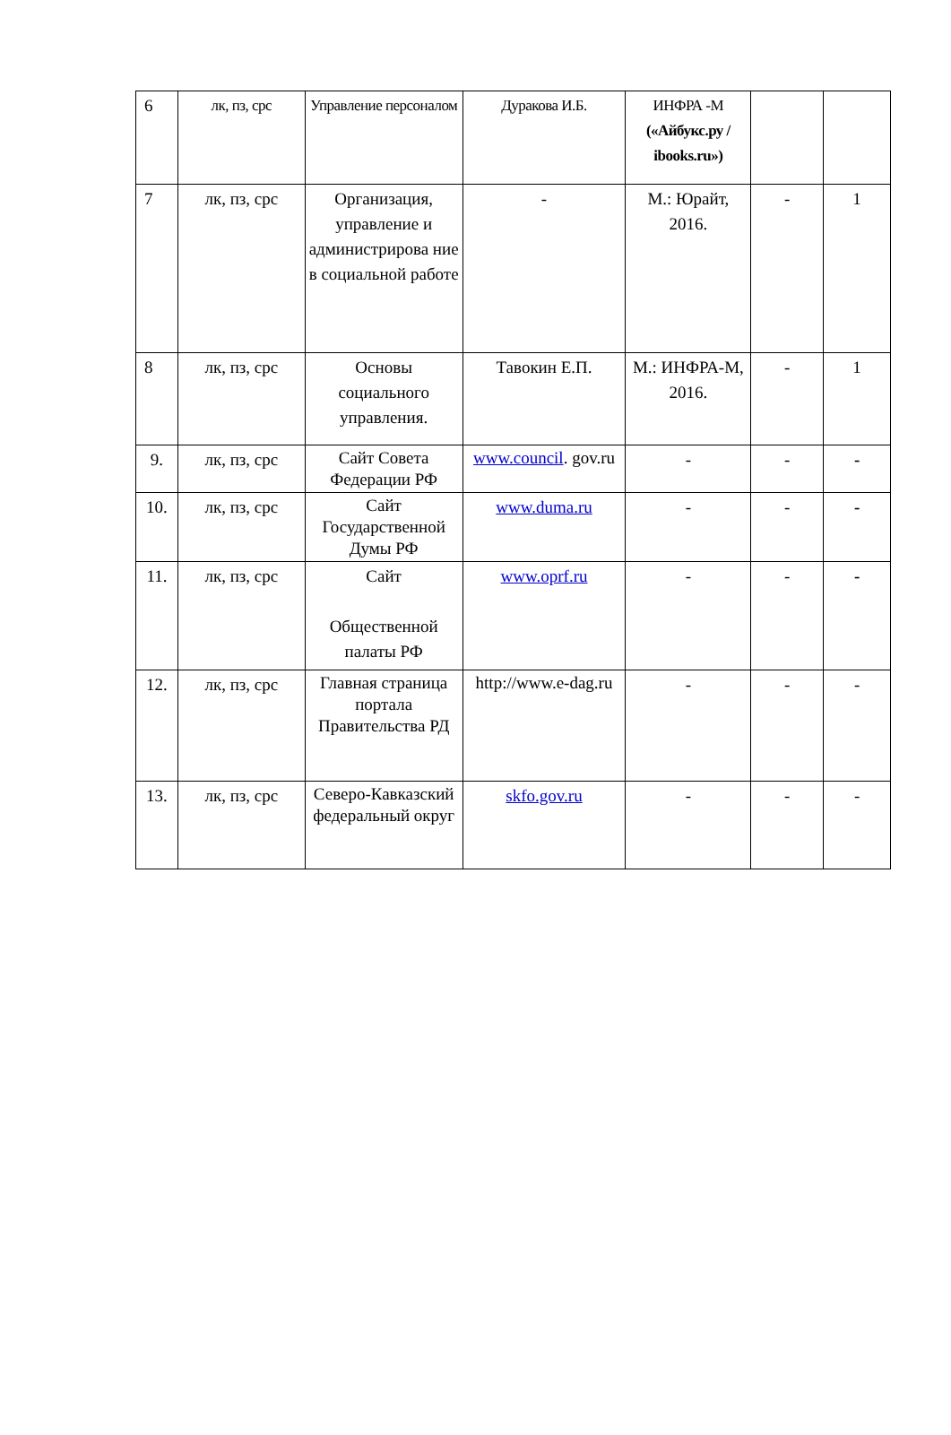| 6 | лк, пз, срс | Управление персоналом | Дуракова И.Б. | ИНФРА -М («Айбукс.ру / ibooks.ru») | | |
| 7 | лк, пз, срс | Организация, управление и администрирова ние в социальной работе | - | М.: Юрайт, 2016. | - | 1 |
| 8 | лк, пз, срс | Основы социального управления. | Тавокин Е.П. | М.: ИНФРА-М, 2016. | - | 1 |
| 9. | лк, пз, срс | Сайт Совета Федерации РФ | www.council . gov.ru | - | - | - |
| 10. | лк, пз, срс | Сайт Государственной Думы РФ | www.duma.ru | - | - | - |
| 11. | лк, пз, срс | Сайт Общественной палаты РФ | www.oprf.ru | - | - | - |
| 12. | лк, пз, срс | Главная страница портала Правительства РД | http://www.e-dag.ru | - | - | - |
| 13. | лк, пз, срс | Северо-Кавказский федеральный округ | skfo.gov.ru | - | - | - |